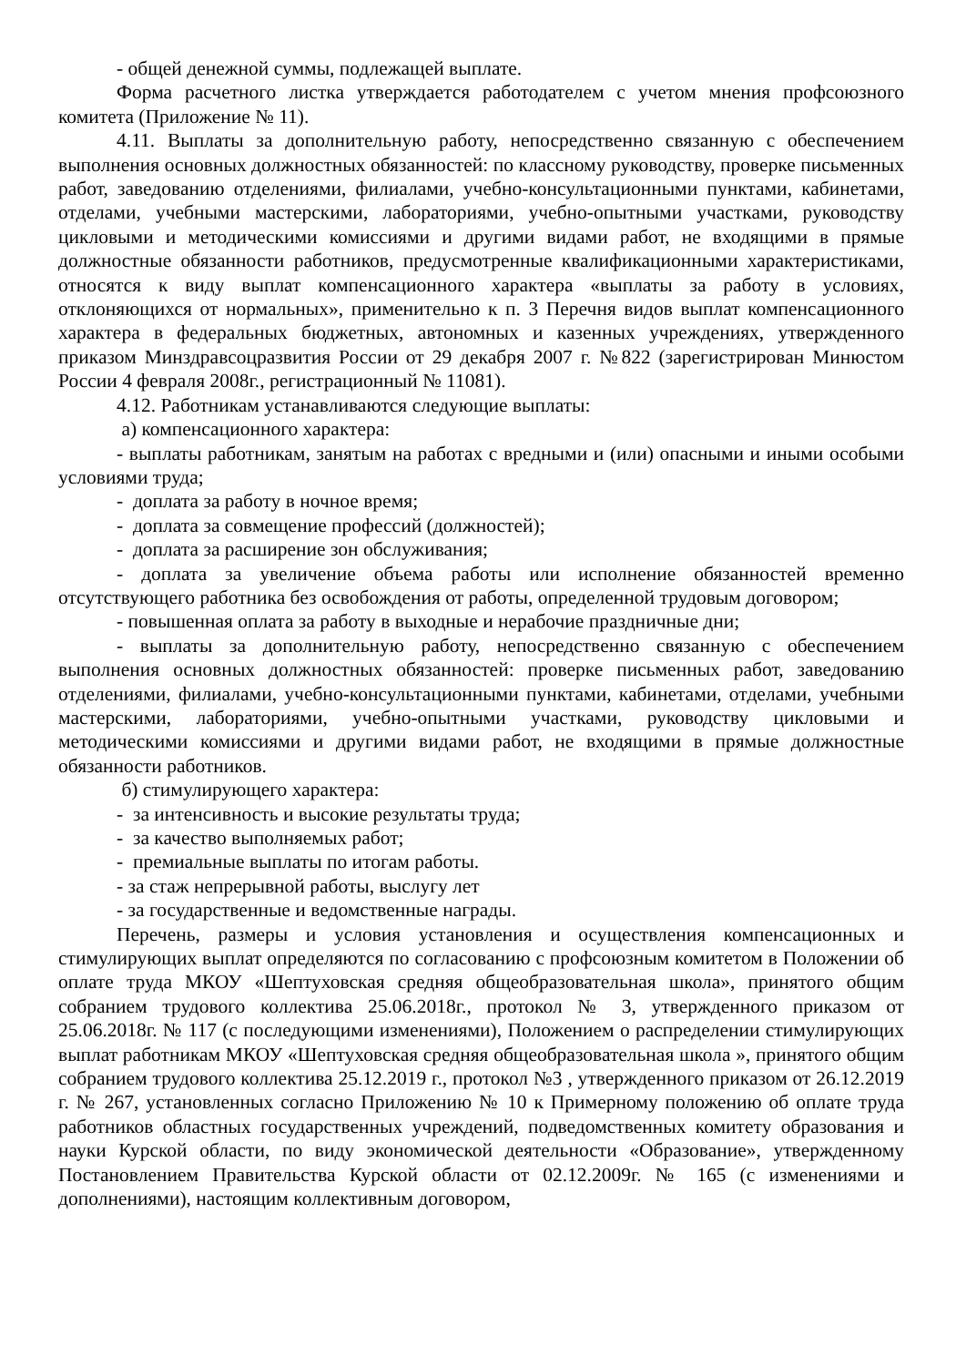- общей денежной суммы, подлежащей выплате.
Форма расчетного листка утверждается работодателем с учетом мнения профсоюзного комитета (Приложение № 11).
4.11. Выплаты за дополнительную работу, непосредственно связанную с обеспечением выполнения основных должностных обязанностей: по классному руководству, проверке письменных работ, заведованию отделениями, филиалами, учебно-консультационными пунктами, кабинетами, отделами, учебными мастерскими, лабораториями, учебно-опытными участками, руководству цикловыми и методическими комиссиями и другими видами работ, не входящими в прямые должностные обязанности работников, предусмотренные квалификационными характеристиками, относятся к виду выплат компенсационного характера «выплаты за работу в условиях, отклоняющихся от нормальных», применительно к п. 3 Перечня видов выплат компенсационного характера в федеральных бюджетных, автономных и казенных учреждениях, утвержденного приказом Минздравсоцразвития России от 29 декабря 2007 г. №822 (зарегистрирован Минюстом России 4 февраля 2008г., регистрационный № 11081).
4.12. Работникам устанавливаются следующие выплаты:
а) компенсационного характера:
- выплаты работникам, занятым на работах с вредными и (или) опасными и иными особыми условиями труда;
- доплата за работу в ночное время;
- доплата за совмещение профессий (должностей);
- доплата за расширение зон обслуживания;
- доплата за увеличение объема работы или исполнение обязанностей временно отсутствующего работника без освобождения от работы, определенной трудовым договором;
- повышенная оплата за работу в выходные и нерабочие праздничные дни;
- выплаты за дополнительную работу, непосредственно связанную с обеспечением выполнения основных должностных обязанностей: проверке письменных работ, заведованию отделениями, филиалами, учебно-консультационными пунктами, кабинетами, отделами, учебными мастерскими, лабораториями, учебно-опытными участками, руководству цикловыми и методическими комиссиями и другими видами работ, не входящими в прямые должностные обязанности работников.
б) стимулирующего характера:
- за интенсивность и высокие результаты труда;
- за качество выполняемых работ;
- премиальные выплаты по итогам работы.
- за стаж непрерывной работы, выслугу лет
- за государственные и ведомственные награды.
Перечень, размеры и условия установления и осуществления компенсационных и стимулирующих выплат определяются по согласованию с профсоюзным комитетом в Положении об оплате труда МКОУ «Шептуховская средняя общеобразовательная школа», принятого общим собранием трудового коллектива 25.06.2018г., протокол № 3, утвержденного приказом от 25.06.2018г. № 117 (с последующими изменениями), Положением о распределении стимулирующих выплат работникам МКОУ «Шептуховская средняя общеобразовательная школа », принятого общим собранием трудового коллектива 25.12.2019 г., протокол №3 , утвержденного приказом от 26.12.2019 г. № 267, установленных согласно Приложению № 10 к Примерному положению об оплате труда работников областных государственных учреждений, подведомственных комитету образования и науки Курской области, по виду экономической деятельности «Образование», утвержденному Постановлением Правительства Курской области от 02.12.2009г. № 165 (с изменениями и дополнениями), настоящим коллективным договором,